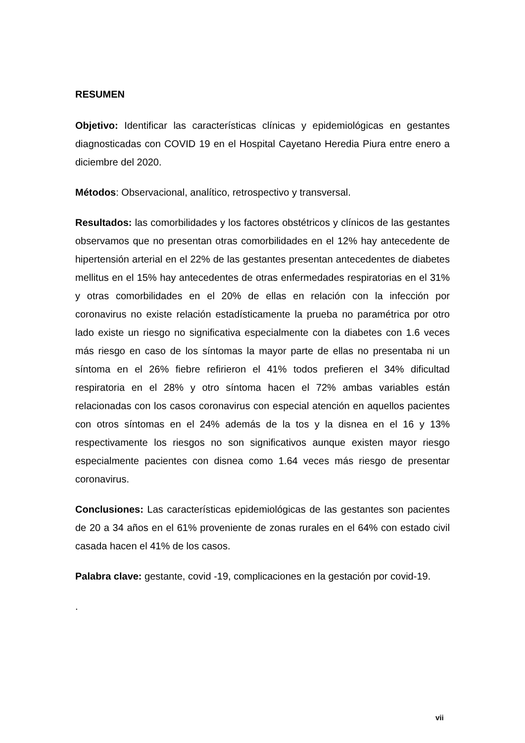RESUMEN
Objetivo: Identificar las características clínicas y epidemiológicas en gestantes diagnosticadas con COVID 19 en el Hospital Cayetano Heredia Piura entre enero a diciembre del 2020.
Métodos: Observacional, analítico, retrospectivo y transversal.
Resultados: las comorbilidades y los factores obstétricos y clínicos de las gestantes observamos que no presentan otras comorbilidades en el 12% hay antecedente de hipertensión arterial en el 22% de las gestantes presentan antecedentes de diabetes mellitus en el 15% hay antecedentes de otras enfermedades respiratorias en el 31% y otras comorbilidades en el 20% de ellas en relación con la infección por coronavirus no existe relación estadísticamente la prueba no paramétrica por otro lado existe un riesgo no significativa especialmente con la diabetes con 1.6 veces más riesgo en caso de los síntomas la mayor parte de ellas no presentaba ni un síntoma en el 26% fiebre refirieron el 41% todos prefieren el 34% dificultad respiratoria en el 28% y otro síntoma hacen el 72% ambas variables están relacionadas con los casos coronavirus con especial atención en aquellos pacientes con otros síntomas en el 24% además de la tos y la disnea en el 16 y 13% respectivamente los riesgos no son significativos aunque existen mayor riesgo especialmente pacientes con disnea como 1.64 veces más riesgo de presentar coronavirus.
Conclusiones: Las características epidemiológicas de las gestantes son pacientes de 20 a 34 años en el 61% proveniente de zonas rurales en el 64% con estado civil casada hacen el 41% de los casos.
Palabra clave: gestante, covid -19, complicaciones en la gestación por covid-19.
.
vii